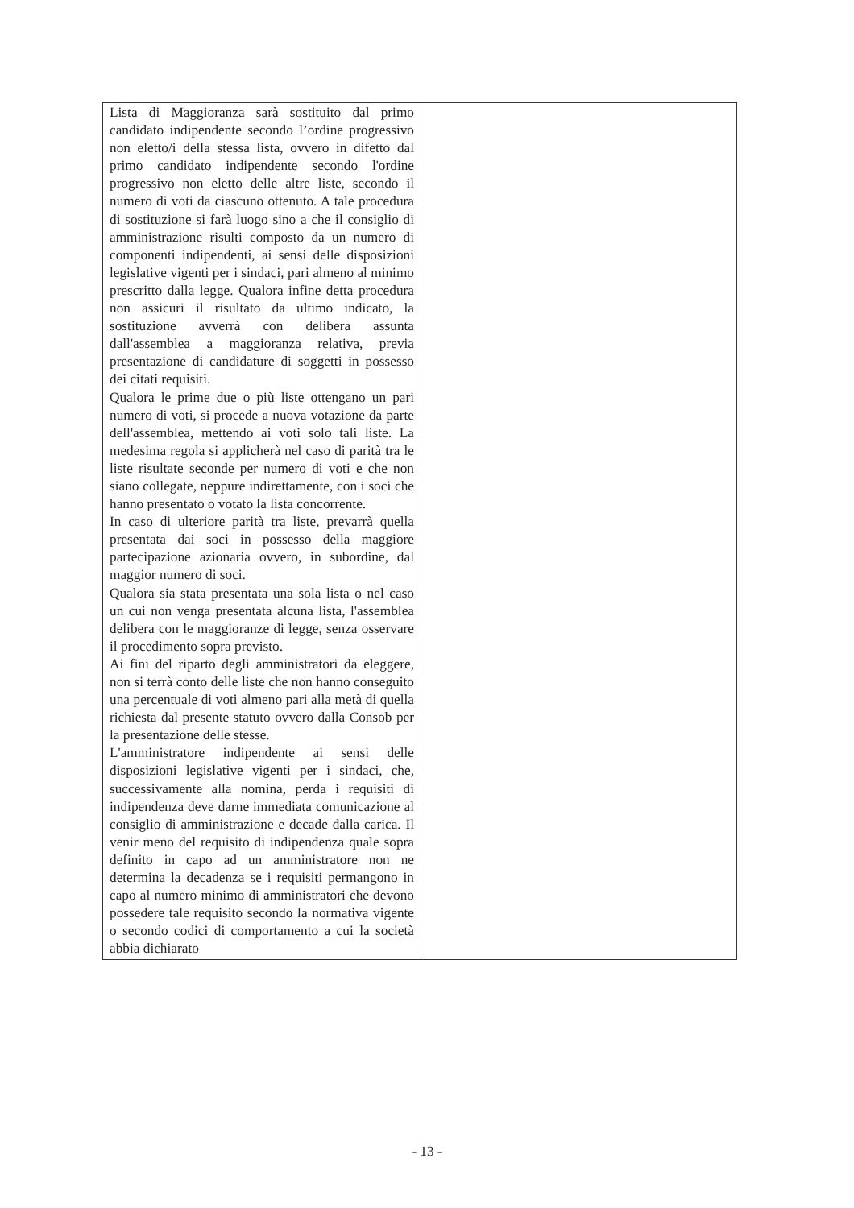| Lista di Maggioranza sarà sostituito dal primo candidato indipendente secondo l’ordine progressivo non eletto/i della stessa lista, ovvero in difetto dal primo candidato indipendente secondo l'ordine progressivo non eletto delle altre liste, secondo il numero di voti da ciascuno ottenuto. A tale procedura di sostituzione si farà luogo sino a che il consiglio di amministrazione risulti composto da un numero di componenti indipendenti, ai sensi delle disposizioni legislative vigenti per i sindaci, pari almeno al minimo prescritto dalla legge. Qualora infine detta procedura non assicuri il risultato da ultimo indicato, la sostituzione avverrà con delibera assunta dall'assemblea a maggioranza relativa, previa presentazione di candidature di soggetti in possesso dei citati requisiti. Qualora le prime due o più liste ottengano un pari numero di voti, si procede a nuova votazione da parte dell'assemblea, mettendo ai voti solo tali liste. La medesima regola si applicherà nel caso di parità tra le liste risultate seconde per numero di voti e che non siano collegate, neppure indirettamente, con i soci che hanno presentato o votato la lista concorrente. In caso di ulteriore parità tra liste, prevarrà quella presentata dai soci in possesso della maggiore partecipazione azionaria ovvero, in subordine, dal maggior numero di soci. Qualora sia stata presentata una sola lista o nel caso un cui non venga presentata alcuna lista, l'assemblea delibera con le maggioranze di legge, senza osservare il procedimento sopra previsto. Ai fini del riparto degli amministratori da eleggere, non si terrà conto delle liste che non hanno conseguito una percentuale di voti almeno pari alla metà di quella richiesta dal presente statuto ovvero dalla Consob per la presentazione delle stesse. L'amministratore indipendente ai sensi delle disposizioni legislative vigenti per i sindaci, che, successivamente alla nomina, perda i requisiti di indipendenza deve darne immediata comunicazione al consiglio di amministrazione e decade dalla carica. Il venir meno del requisito di indipendenza quale sopra definito in capo ad un amministratore non ne determina la decadenza se i requisiti permangono in capo al numero minimo di amministratori che devono possedere tale requisito secondo la normativa vigente o secondo codici di comportamento a cui la società abbia dichiarato | |
- 13 -